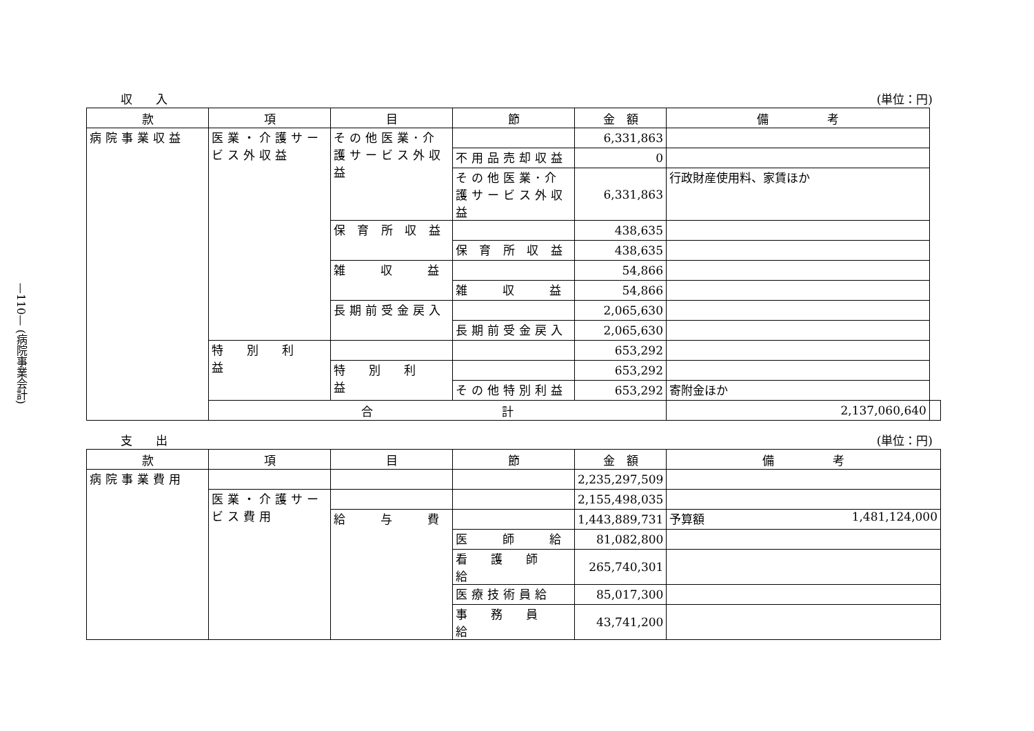—110— (病院事業会計)
収　　入 (単位：円)
| 款 | 項 | 目 | 節 | 金 額 | 備 考 | |
| --- | --- | --- | --- | --- | --- | --- |
| 病院事業収益 | 医業・介護サービス外収益 | その他医業･介護サービス外収益 | | 6,331,863 | | |
| | | | 不用品売却収益 | 0 | | |
| | | | その他医業･介護サービス外収益 | 6,331,863 | 行政財産使用料、家賃ほか | |
| | | 保 育 所 収 益 | | 438,635 | | |
| | | | 保 育 所 収 益 | 438,635 | | |
| | | 雑 収 益 | | 54,866 | | |
| | | | 雑 収 益 | 54,866 | | |
| | | 長期前受金戻入 | | 2,065,630 | | |
| | | | 長期前受金戻入 | 2,065,630 | | |
| | 特 別 利 益 | | | 653,292 | | |
| | | 特 別 利 益 | | 653,292 | | |
| | | | その他特別利益 | 653,292 | 寄附金ほか | |
| | 合 計 | | | | 2,137,060,640 | |
支　　出 (単位：円)
| 款 | 項 | 目 | 節 | 金 額 | 備 考 |
| --- | --- | --- | --- | --- | --- |
| 病院事業費用 | | | | 2,235,297,509 | |
| | 医業・介護サービス費用 | | | 2,155,498,035 | |
| | | 給 与 費 | | 1,443,889,731 | 予算額 1,481,124,000 |
| | | | 医 師 給 | 81,082,800 | |
| | | | 看 護 師 給 | 265,740,301 | |
| | | | 医療技術員給 | 85,017,300 | |
| | | | 事 務 員 給 | 43,741,200 | |